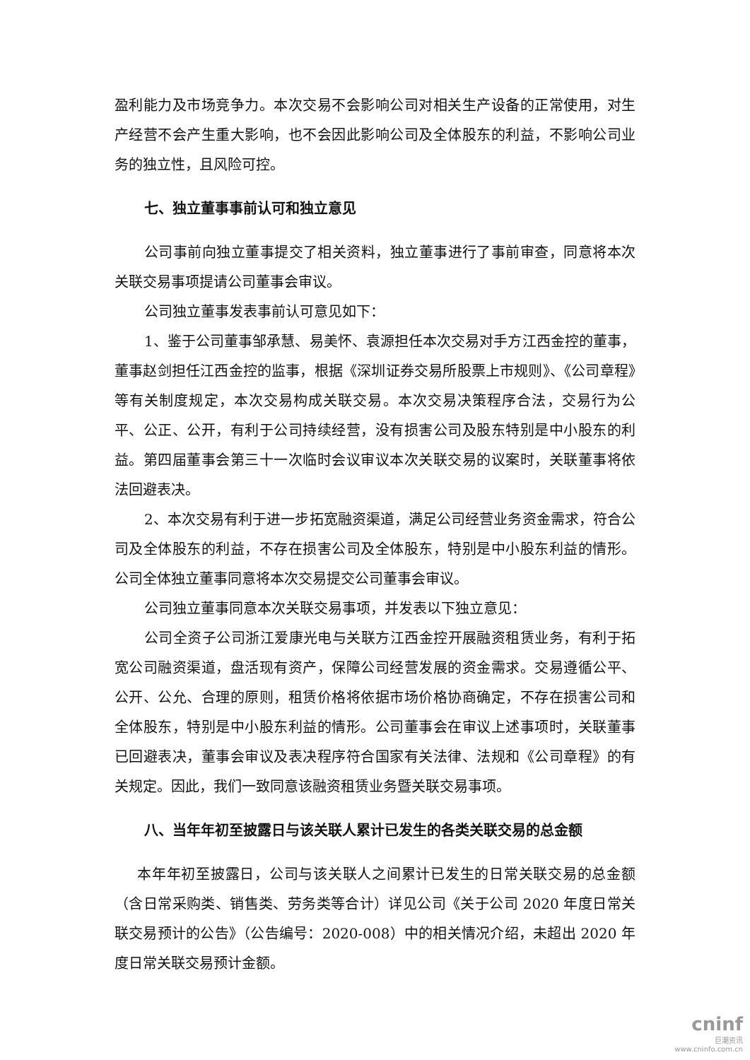盈利能力及市场竞争力。本次交易不会影响公司对相关生产设备的正常使用，对生产经营不会产生重大影响，也不会因此影响公司及全体股东的利益，不影响公司业务的独立性，且风险可控。
七、独立董事事前认可和独立意见
公司事前向独立董事提交了相关资料，独立董事进行了事前审查，同意将本次关联交易事项提请公司董事会审议。
公司独立董事发表事前认可意见如下：
1、鉴于公司董事邹承慧、易美怀、袁源担任本次交易对手方江西金控的董事，董事赵剑担任江西金控的监事，根据《深圳证券交易所股票上市规则》、《公司章程》等有关制度规定，本次交易构成关联交易。本次交易决策程序合法，交易行为公平、公正、公开，有利于公司持续经营，没有损害公司及股东特别是中小股东的利益。第四届董事会第三十一次临时会议审议本次关联交易的议案时，关联董事将依法回避表决。
2、本次交易有利于进一步拓宽融资渠道，满足公司经营业务资金需求，符合公司及全体股东的利益，不存在损害公司及全体股东，特别是中小股东利益的情形。公司全体独立董事同意将本次交易提交公司董事会审议。
公司独立董事同意本次关联交易事项，并发表以下独立意见：
公司全资子公司浙江爱康光电与关联方江西金控开展融资租赁业务，有利于拓宽公司融资渠道，盘活现有资产，保障公司经营发展的资金需求。交易遵循公平、公开、公允、合理的原则，租赁价格将依据市场价格协商确定，不存在损害公司和全体股东，特别是中小股东利益的情形。公司董事会在审议上述事项时，关联董事已回避表决，董事会审议及表决程序符合国家有关法律、法规和《公司章程》的有关规定。因此，我们一致同意该融资租赁业务暨关联交易事项。
八、当年年初至披露日与该关联人累计已发生的各类关联交易的总金额
本年年初至披露日，公司与该关联人之间累计已发生的日常关联交易的总金额（含日常采购类、销售类、劳务类等合计）详见公司《关于公司 2020 年度日常关联交易预计的公告》（公告编号：2020-008）中的相关情况介绍，未超出 2020 年度日常关联交易预计金额。
cninf
巨潮资讯
www.cninfo.com.cn